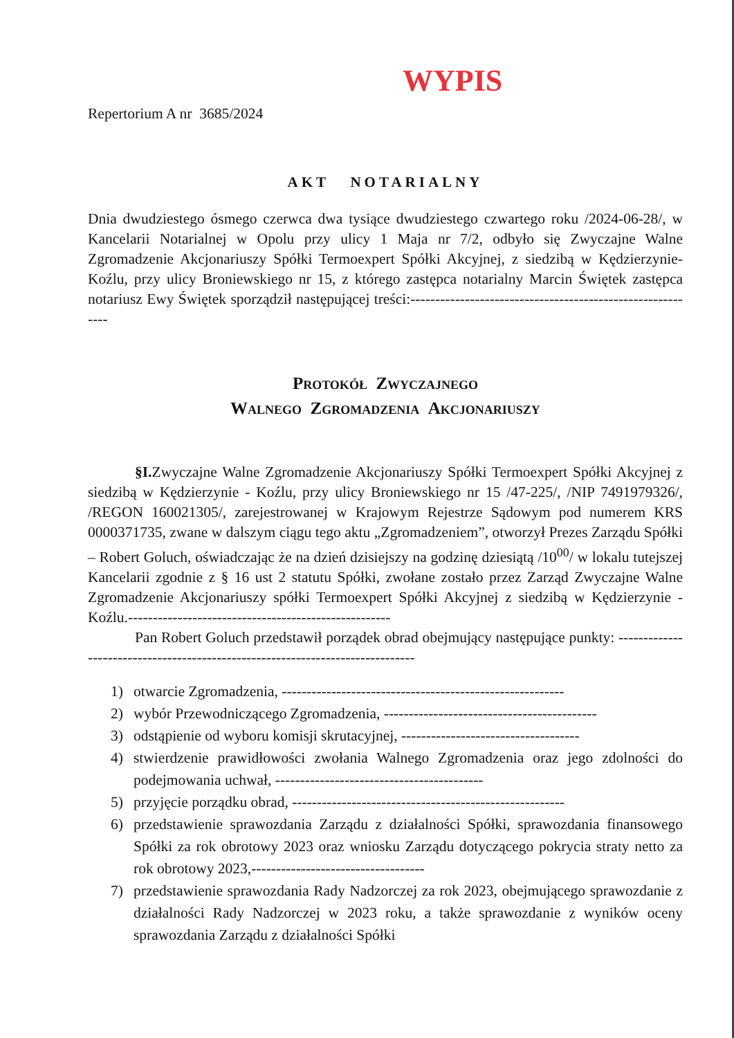WYPIS
Repertorium A nr 3685/2024
AKT NOTARIALNY
Dnia dwudziestego ósmego czerwca dwa tysiące dwudziestego czwartego roku /2024-06-28/, w Kancelarii Notarialnej w Opolu przy ulicy 1 Maja nr 7/2, odbyło się Zwyczajne Walne Zgromadzenie Akcjonariuszy Spółki Termoexpert Spółki Akcyjnej, z siedzibą w Kędzierzynie-Koźlu, przy ulicy Broniewskiego nr 15, z którego zastępca notarialny Marcin Świętek zastępca notariusz Ewy Świętek sporządził następującej treści:-----------------------------------------------------------
Protokół Zwyczajnego
Walnego Zgromadzenia Akcjonariuszy
§I. Zwyczajne Walne Zgromadzenie Akcjonariuszy Spółki Termoexpert Spółki Akcyjnej z siedzibą w Kędzierzynie - Koźlu, przy ulicy Broniewskiego nr 15 /47-225/, /NIP 7491979326/, /REGON 160021305/, zarejestrowanej w Krajowym Rejestrze Sądowym pod numerem KRS 0000371735, zwane w dalszym ciągu tego aktu „Zgromadzeniem”, otworzył Prezes Zarządu Spółki – Robert Goluch, oświadczając że na dzień dzisiejszy na godzinę dziesiątą /10<sup>00</sup>/ w lokalu tutejszej Kancelarii zgodnie z § 16 ust 2 statutu Spółki, zwołane zostało przez Zarząd Zwyczajne Walne Zgromadzenie Akcjonariuszy spółki Termoexpert Spółki Akcyjnej z siedzibą w Kędzierzynie - Koźlu.-----------------------------------------------------
Pan Robert Goluch przedstawił porządek obrad obejmujący następujące punkty: -------------------------------------------------------------------------------
1) otwarcie Zgromadzenia, ---------------------------------------------------------
2) wybór Przewodniczącego Zgromadzenia, -------------------------------------------
3) odstąpienie od wyboru komisji skrutacyjnej, ------------------------------------
4) stwierdzenie prawidłowości zwołania Walnego Zgromadzenia oraz jego zdolności do podejmowania uchwał, ------------------------------------------
5) przyjęcie porządku obrad, -------------------------------------------------------
6) przedstawienie sprawozdania Zarządu z działalności Spółki, sprawozdania finansowego Spółki za rok obrotowy 2023 oraz wniosku Zarządu dotyczącego pokrycia straty netto za rok obrotowy 2023,-----------------------------------
7) przedstawienie sprawozdania Rady Nadzorczej za rok 2023, obejmującego sprawozdanie z działalności Rady Nadzorczej w 2023 roku, a także sprawozdanie z wyników oceny sprawozdania Zarządu z działalności Spółki